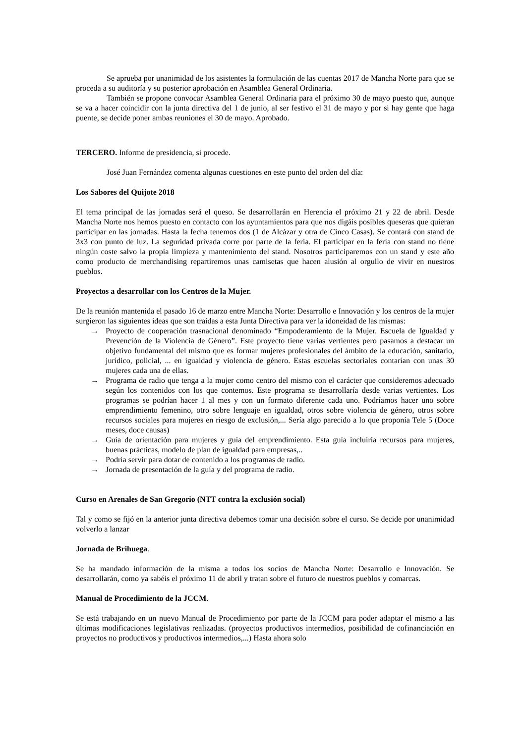Se aprueba por unanimidad de los asistentes la formulación de las cuentas 2017 de Mancha Norte para que se proceda a su auditoría y su posterior aprobación en Asamblea General Ordinaria.
También se propone convocar Asamblea General Ordinaria para el próximo 30 de mayo puesto que, aunque se va a hacer coincidir con la junta directiva del 1 de junio, al ser festivo el 31 de mayo y por si hay gente que haga puente, se decide poner ambas reuniones el 30 de mayo. Aprobado.
TERCERO. Informe de presidencia, si procede.
José Juan Fernández comenta algunas cuestiones en este punto del orden del día:
Los Sabores del Quijote 2018
El tema principal de las jornadas será el queso. Se desarrollarán en Herencia el próximo 21 y 22 de abril. Desde Mancha Norte nos hemos puesto en contacto con los ayuntamientos para que nos digáis posibles queseras que quieran participar en las jornadas. Hasta la fecha tenemos dos (1 de Alcázar y otra de Cinco Casas). Se contará con stand de 3x3 con punto de luz. La seguridad privada corre por parte de la feria. El participar en la feria con stand no tiene ningún coste salvo la propia limpieza y mantenimiento del stand. Nosotros participaremos con un stand y este año como producto de merchandising repartiremos unas camisetas que hacen alusión al orgullo de vivir en nuestros pueblos.
Proyectos a desarrollar con los Centros de la Mujer.
De la reunión mantenida el pasado 16 de marzo entre Mancha Norte: Desarrollo e Innovación y los centros de la mujer surgieron las siguientes ideas que son traídas a esta Junta Directiva para ver la idoneidad de las mismas:
→ Proyecto de cooperación trasnacional denominado “Empoderamiento de la Mujer. Escuela de Igualdad y Prevención de la Violencia de Género”. Este proyecto tiene varias vertientes pero pasamos a destacar un objetivo fundamental del mismo que es formar mujeres profesionales del ámbito de la educación, sanitario, jurídico, policial, ... en igualdad y violencia de género. Estas escuelas sectoriales contarían con unas 30 mujeres cada una de ellas.
→ Programa de radio que tenga a la mujer como centro del mismo con el carácter que consideremos adecuado según los contenidos con los que contemos. Este programa se desarrollaría desde varias vertientes. Los programas se podrían hacer 1 al mes y con un formato diferente cada uno. Podríamos hacer uno sobre emprendimiento femenino, otro sobre lenguaje en igualdad, otros sobre violencia de género, otros sobre recursos sociales para mujeres en riesgo de exclusión,... Sería algo parecido a lo que proponía Tele 5 (Doce meses, doce causas)
→ Guía de orientación para mujeres y guía del emprendimiento. Esta guía incluiría recursos para mujeres, buenas prácticas, modelo de plan de igualdad para empresas,..
→ Podría servir para dotar de contenido a los programas de radio.
→ Jornada de presentación de la guía y del programa de radio.
Curso en Arenales de San Gregorio (NTT contra la exclusión social)
Tal y como se fijó en la anterior junta directiva debemos tomar una decisión sobre el curso. Se decide por unanimidad volverlo a lanzar
Jornada de Brihuega.
Se ha mandado información de la misma a todos los socios de Mancha Norte: Desarrollo e Innovación. Se desarrollarán, como ya sabéis el próximo 11 de abril y tratan sobre el futuro de nuestros pueblos y comarcas.
Manual de Procedimiento de la JCCM.
Se está trabajando en un nuevo Manual de Procedimiento por parte de la JCCM para poder adaptar el mismo a las últimas modificaciones legislativas realizadas. (proyectos productivos intermedios, posibilidad de cofinanciación en proyectos no productivos y productivos intermedios,...) Hasta ahora solo